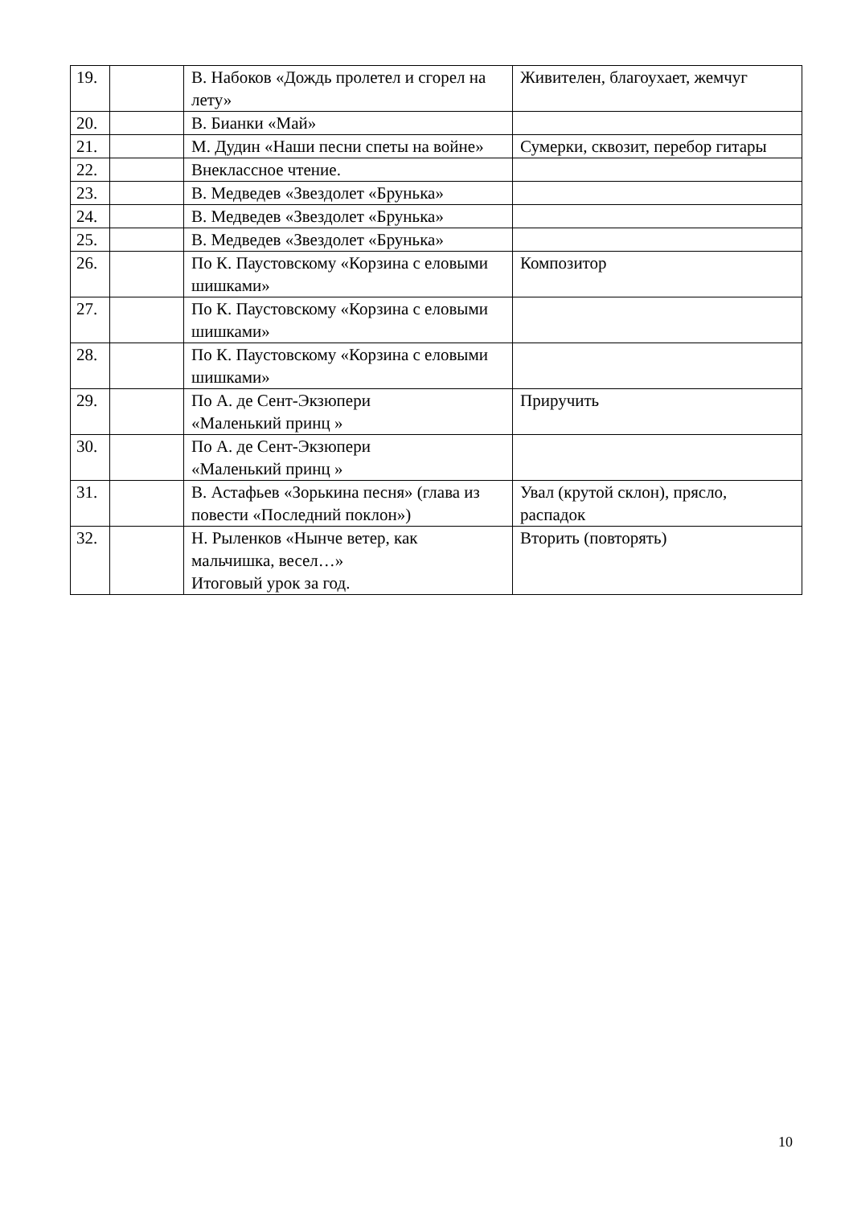| 19. | | В. Набоков «Дождь пролетел и сгорел на лету» | Живителен, благоухает, жемчуг |
| 20. | | В. Бианки «Май» | |
| 21. | | М. Дудин «Наши песни спеты на войне» | Сумерки, сквозит, перебор гитары |
| 22. | | Внеклассное чтение. | |
| 23. | | В. Медведев «Звездолет «Брунька» | |
| 24. | | В. Медведев «Звездолет «Брунька» | |
| 25. | | В. Медведев «Звездолет «Брунька» | |
| 26. | | По К. Паустовскому «Корзина с еловыми шишками» | Композитор |
| 27. | | По К. Паустовскому «Корзина с еловыми шишками» | |
| 28. | | По К. Паустовскому «Корзина с еловыми шишками» | |
| 29. | | По А. де Сент-Экзюпери «Маленький принц » | Приручить |
| 30. | | По А. де Сент-Экзюпери «Маленький принц » | |
| 31. | | В. Астафьев «Зорькина песня» (глава из повести «Последний поклон») | Увал (крутой склон), прясло, распадок |
| 32. | | Н. Рыленков «Нынче ветер, как мальчишка, весел…» Итоговый урок за год. | Вторить (повторять) |
10